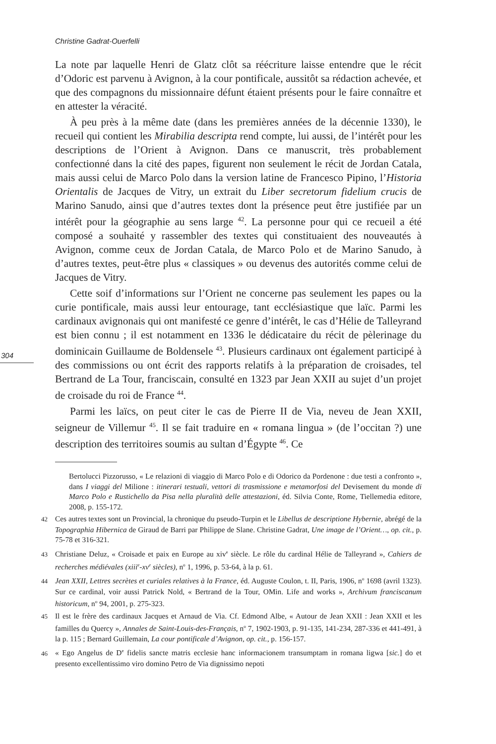Christine Gadrat-Ouerfelli
304
La note par laquelle Henri de Glatz clôt sa réécriture laisse entendre que le récit d’Odoric est parvenu à Avignon, à la cour pontificale, aussitôt sa rédaction achevée, et que des compagnons du missionnaire défunt étaient présents pour le faire connaître et en attester la véracité.
À peu près à la même date (dans les premières années de la décennie 1330), le recueil qui contient les Mirabilia descripta rend compte, lui aussi, de l’intérêt pour les descriptions de l’Orient à Avignon. Dans ce manuscrit, très probablement confectionné dans la cité des papes, figurent non seulement le récit de Jordan Catala, mais aussi celui de Marco Polo dans la version latine de Francesco Pipino, l’Historia Orientalis de Jacques de Vitry, un extrait du Liber secretorum fidelium crucis de Marino Sanudo, ainsi que d’autres textes dont la présence peut être justifiée par un intérêt pour la géographie au sens large <sup>42</sup>. La personne pour qui ce recueil a été composé a souhaité y rassembler des textes qui constituaient des nouveautés à Avignon, comme ceux de Jordan Catala, de Marco Polo et de Marino Sanudo, à d’autres textes, peut-être plus « classiques » ou devenus des autorités comme celui de Jacques de Vitry.
Cette soif d’informations sur l’Orient ne concerne pas seulement les papes ou la curie pontificale, mais aussi leur entourage, tant ecclésiastique que laïc. Parmi les cardinaux avignonais qui ont manifesté ce genre d’intérêt, le cas d’Hélie de Talleyrand est bien connu ; il est notamment en 1336 le dédicataire du récit de pèlerinage du dominicain Guillaume de Boldensele <sup>43</sup>. Plusieurs cardinaux ont également participé à des commissions ou ont écrit des rapports relatifs à la préparation de croisades, tel Bertrand de La Tour, franciscain, consulté en 1323 par Jean XXII au sujet d’un projet de croisade du roi de France <sup>44</sup>.
Parmi les laïcs, on peut citer le cas de Pierre II de Via, neveu de Jean XXII, seigneur de Villemur <sup>45</sup>. Il se fait traduire en « romana lingua » (de l’occitan ?) une description des territoires soumis au sultan d’Égypte <sup>46</sup>. Ce
Bertolucci Pizzorusso, « Le relazioni di viaggio di Marco Polo e di Odorico da Pordenone : due testi a confronto », dans I viaggi del Milione : itinerari testuali, vettori di trasmissione e metamorfosi del Devisement du monde di Marco Polo e Rustichello da Pisa nella pluralità delle attestazioni, éd. Silvia Conte, Rome, Tiellemedia editore, 2008, p. 155-172.
42 Ces autres textes sont un Provincial, la chronique du pseudo-Turpin et le Libellus de descriptione Hybernie, abrégé de la Topographia Hibernica de Giraud de Barri par Philippe de Slane. Christine Gadrat, Une image de l’Orient…, op. cit., p. 75-78 et 316-321.
43 Christiane Deluz, « Croisade et paix en Europe au xiv<sup>e</sup> siècle. Le rôle du cardinal Hélie de Talleyrand », Cahiers de recherches médiévales (xiii<sup>e</sup>-xv<sup>e</sup> siècles), n<sup>o</sup> 1, 1996, p. 53-64, à la p. 61.
44 Jean XXII, Lettres secrètes et curiales relatives à la France, éd. Auguste Coulon, t. II, Paris, 1906, n<sup>o</sup> 1698 (avril 1323). Sur ce cardinal, voir aussi Patrick Nold, « Bertrand de la Tour, OMin. Life and works », Archivum franciscanum historicum, n<sup>o</sup> 94, 2001, p. 275-323.
45 Il est le frère des cardinaux Jacques et Arnaud de Via. Cf. Edmond Albe, « Autour de Jean XXII : Jean XXII et les familles du Quercy », Annales de Saint-Louis-des-Français, n<sup>o</sup> 7, 1902-1903, p. 91-135, 141-234, 287-336 et 441-491, à la p. 115 ; Bernard Guillemain, La cour pontificale d’Avignon, op. cit., p. 156-157.
46 « Ego Angelus de D<sup>e</sup> fidelis sancte matris ecclesie hanc informacionem transumptam in romana ligwa [sic.] do et presento excellentissimo viro domino Petro de Via dignissimo nepoti